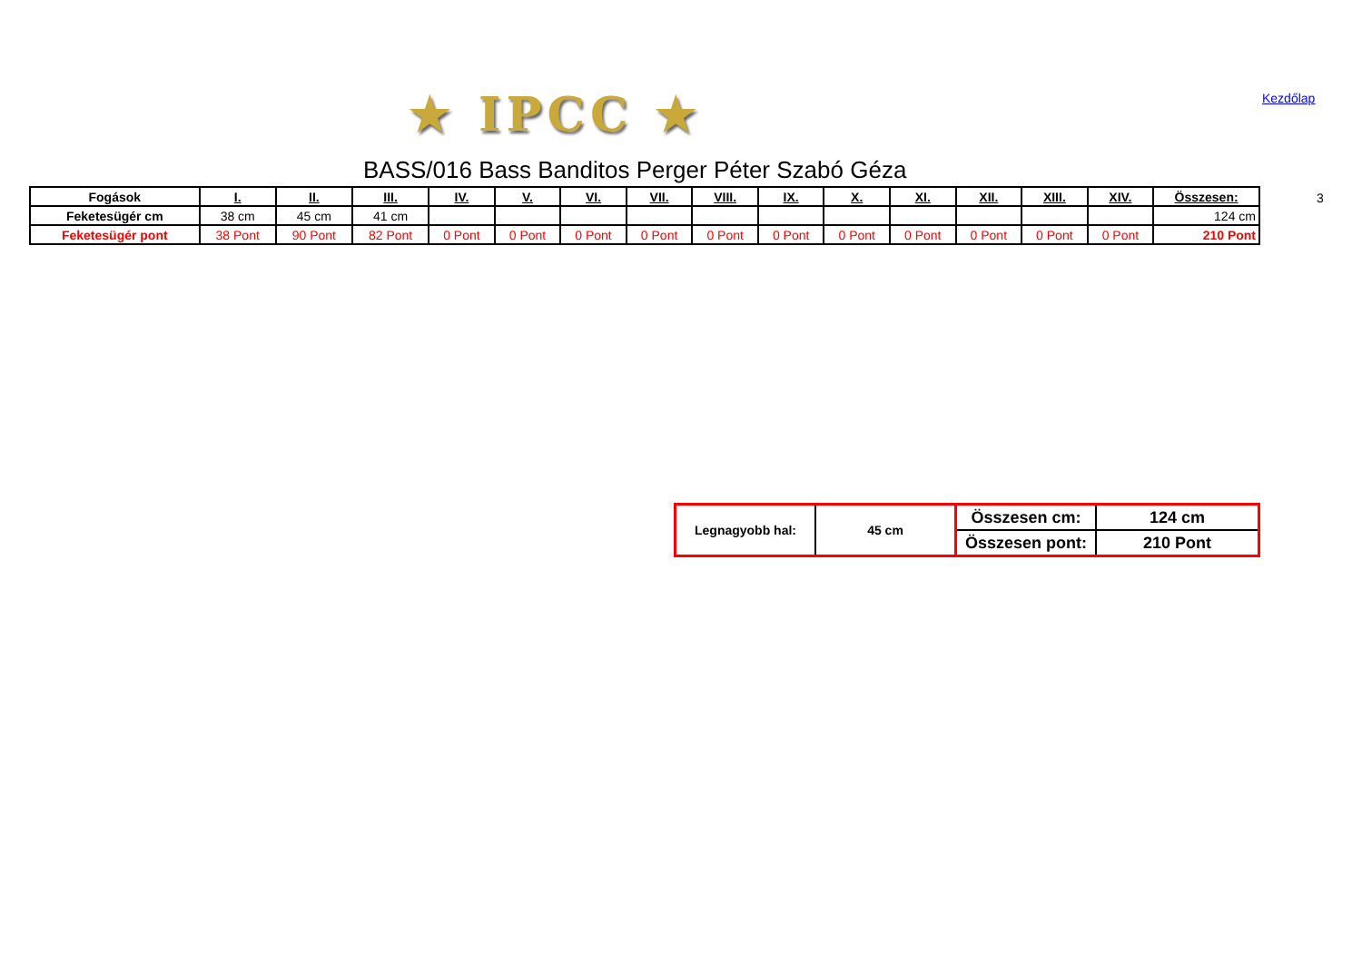★ IPCC ★ Kezdőlap
BASS/016 Bass Banditos Perger Péter Szabó Géza
3
| Fogások | I. | II. | III. | IV. | V. | VI. | VII. | VIII. | IX. | X. | XI. | XII. | XIII. | XIV. | Összesen: |
| --- | --- | --- | --- | --- | --- | --- | --- | --- | --- | --- | --- | --- | --- | --- | --- |
| Feketesügér cm | 38 cm | 45 cm | 41 cm | | | | | | | | | | | | 124 cm |
| Feketesügér pont | 38 Pont | 90 Pont | 82 Pont | 0 Pont | 0 Pont | 0 Pont | 0 Pont | 0 Pont | 0 Pont | 0 Pont | 0 Pont | 0 Pont | 0 Pont | 0 Pont | 210 Pont |
| Legnagyobb hal: | 45 cm | Összesen cm: | 124 cm |
| | | Összesen pont: | 210 Pont |